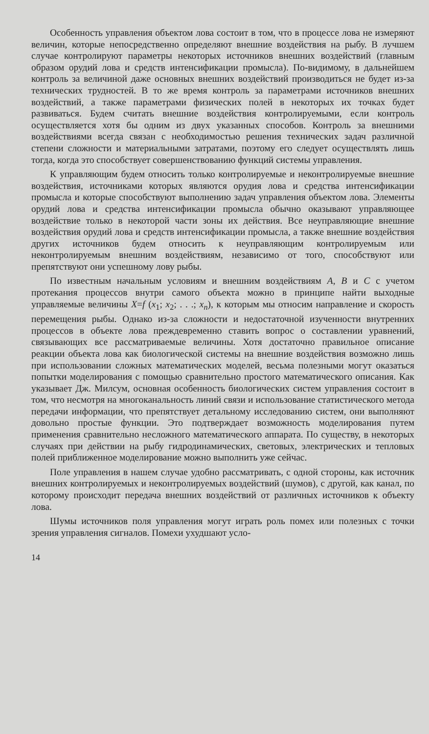Особенность управления объектом лова состоит в том, что в процессе лова не измеряют величин, которые непосредственно определяют внешние воздействия на рыбу. В лучшем случае контролируют параметры некоторых источников внешних воздействий (главным образом орудий лова и средств интенсификации промысла). По-видимому, в дальнейшем контроль за величиной даже основных внешних воздействий производиться не будет из-за технических трудностей. В то же время контроль за параметрами источников внешних воздействий, а также параметрами физических полей в некоторых их точках будет развиваться. Будем считать внешние воздействия контролируемыми, если контроль осуществляется хотя бы одним из двух указанных способов. Контроль за внешними воздействиями всегда связан с необходимостью решения технических задач различной степени сложности и материальными затратами, поэтому его следует осуществлять лишь тогда, когда это способствует совершенствованию функций системы управления.
К управляющим будем относить только контролируемые и неконтролируемые внешние воздействия, источниками которых являются орудия лова и средства интенсификации промысла и которые способствуют выполнению задач управления объектом лова. Элементы орудий лова и средства интенсификации промысла обычно оказывают управляющее воздействие только в некоторой части зоны их действия. Все неуправляющие внешние воздействия орудий лова и средств интенсификации промысла, а также внешние воздействия других источников будем относить к неуправляющим контролируемым или неконтролируемым внешним воздействиям, независимо от того, способствуют или препятствуют они успешному лову рыбы.
По известным начальным условиям и внешним воздействиям A, B и C с учетом протекания процессов внутри самого объекта можно в принципе найти выходные управляемые величины X=f (x<sub>1</sub>; x<sub>2</sub>; . . .; x<sub>n</sub>), к которым мы относим направление и скорость перемещения рыбы. Однако из-за сложности и недостаточной изученности внутренних процессов в объекте лова преждевременно ставить вопрос о составлении уравнений, связывающих все рассматриваемые величины. Хотя достаточно правильное описание реакции объекта лова как биологической системы на внешние воздействия возможно лишь при использовании сложных математических моделей, весьма полезными могут оказаться попытки моделирования с помощью сравнительно простого математического описания. Как указывает Дж. Милсум, основная особенность биологических систем управления состоит в том, что несмотря на многоканальность линий связи и использование статистического метода передачи информации, что препятствует детальному исследованию систем, они выполняют довольно простые функции. Это подтверждает возможность моделирования путем применения сравнительно несложного математического аппарата. По существу, в некоторых случаях при действии на рыбу гидродинамических, световых, электрических и тепловых полей приближенное моделирование можно выполнить уже сейчас.
Поле управления в нашем случае удобно рассматривать, с одной стороны, как источник внешних контролируемых и неконтролируемых воздействий (шумов), с другой, как канал, по которому происходит передача внешних воздействий от различных источников к объекту лова.
Шумы источников поля управления могут играть роль помех или полезных с точки зрения управления сигналов. Помехи ухудшают усло-
14